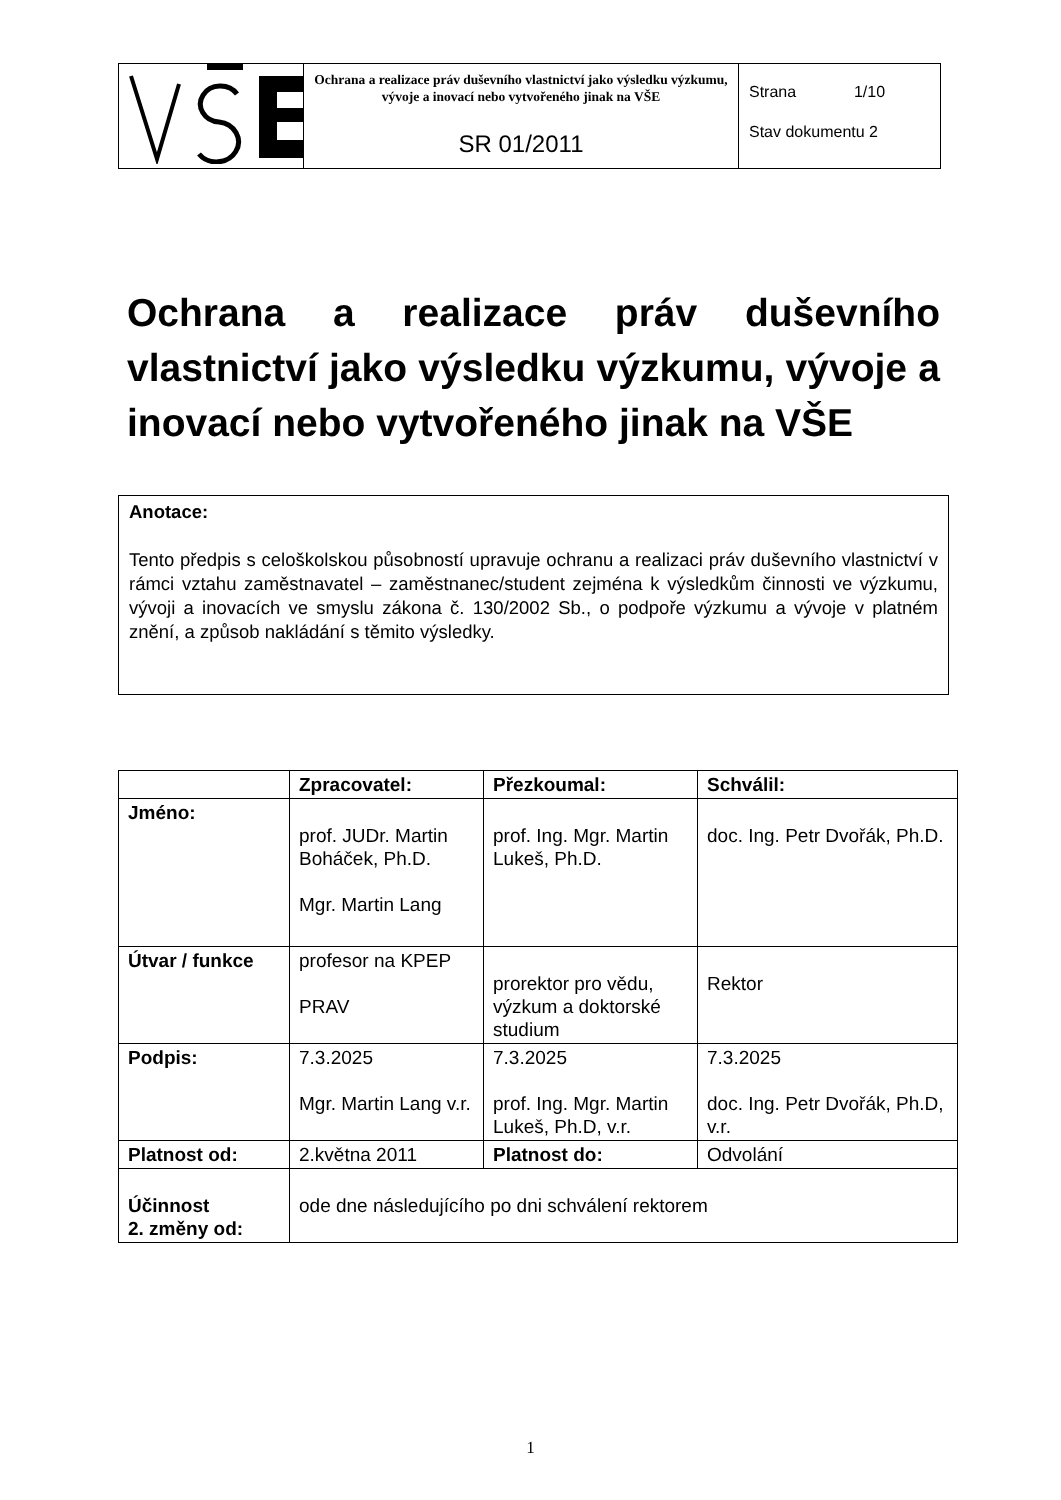| | Ochrana a realizace práv duševního vlastnictví jako výsledku výzkumu, vývoje a inovací nebo vytvořeného jinak na VŠE SR 01/2011 | Strana 1/10 Stav dokumentu 2 |
Ochrana a realizace práv duševního vlastnictví jako výsledku výzkumu, vývoje a inovací nebo vytvořeného jinak na VŠE
Anotace:
Tento předpis s celoškolskou působností upravuje ochranu a realizaci práv duševního vlastnictví v rámci vztahu zaměstnavatel – zaměstnanec/student zejména k výsledkům činnosti ve výzkumu, vývoji a inovacích ve smyslu zákona č. 130/2002 Sb., o podpoře výzkumu a vývoje v platném znění, a způsob nakládání s těmito výsledky.
| | Zpracovatel: | Přezkoumal: | Schválil: |
| --- | --- | --- | --- |
| Jméno: | prof. JUDr. Martin Boháček, Ph.D. Mgr. Martin Lang | prof. Ing. Mgr. Martin Lukeš, Ph.D. | doc. Ing. Petr Dvořák, Ph.D. |
| Útvar / funkce | profesor na KPEP PRAV | prorektor pro vědu, výzkum a doktorské studium | Rektor |
| Podpis: | 7.3.2025 Mgr. Martin Lang v.r. | 7.3.2025 prof. Ing. Mgr. Martin Lukeš, Ph.D, v.r. | 7.3.2025 doc. Ing. Petr Dvořák, Ph.D, v.r. |
| Platnost od: | 2.května 2011 | Platnost do: | Odvolání |
| Účinnost 2. změny od: | ode dne následujícího po dni schválení rektorem | | |
1